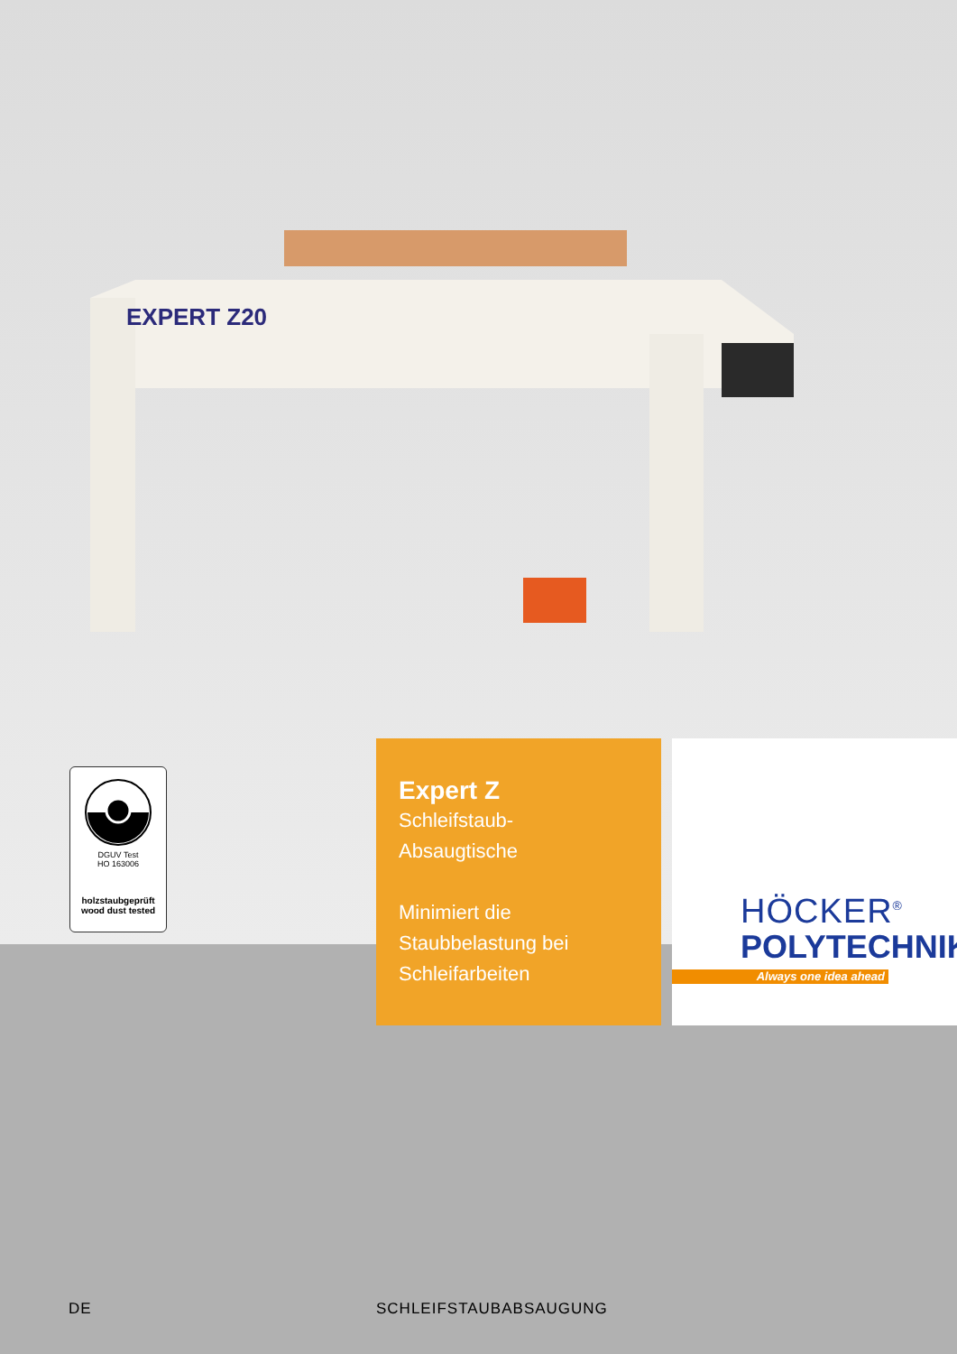EXPERT Z20
DGUV Test
HO 163006
holzstaubgeprüft
wood dust tested
Expert Z
Schleifstaub-
Absaugtische
Minimiert die
Staubbelastung bei
Schleifarbeiten
HÖCKER<sup>®</sup>
POLYTECHNIK
Always one idea ahead
DE SCHLEIFSTAUBABSAUGUNG